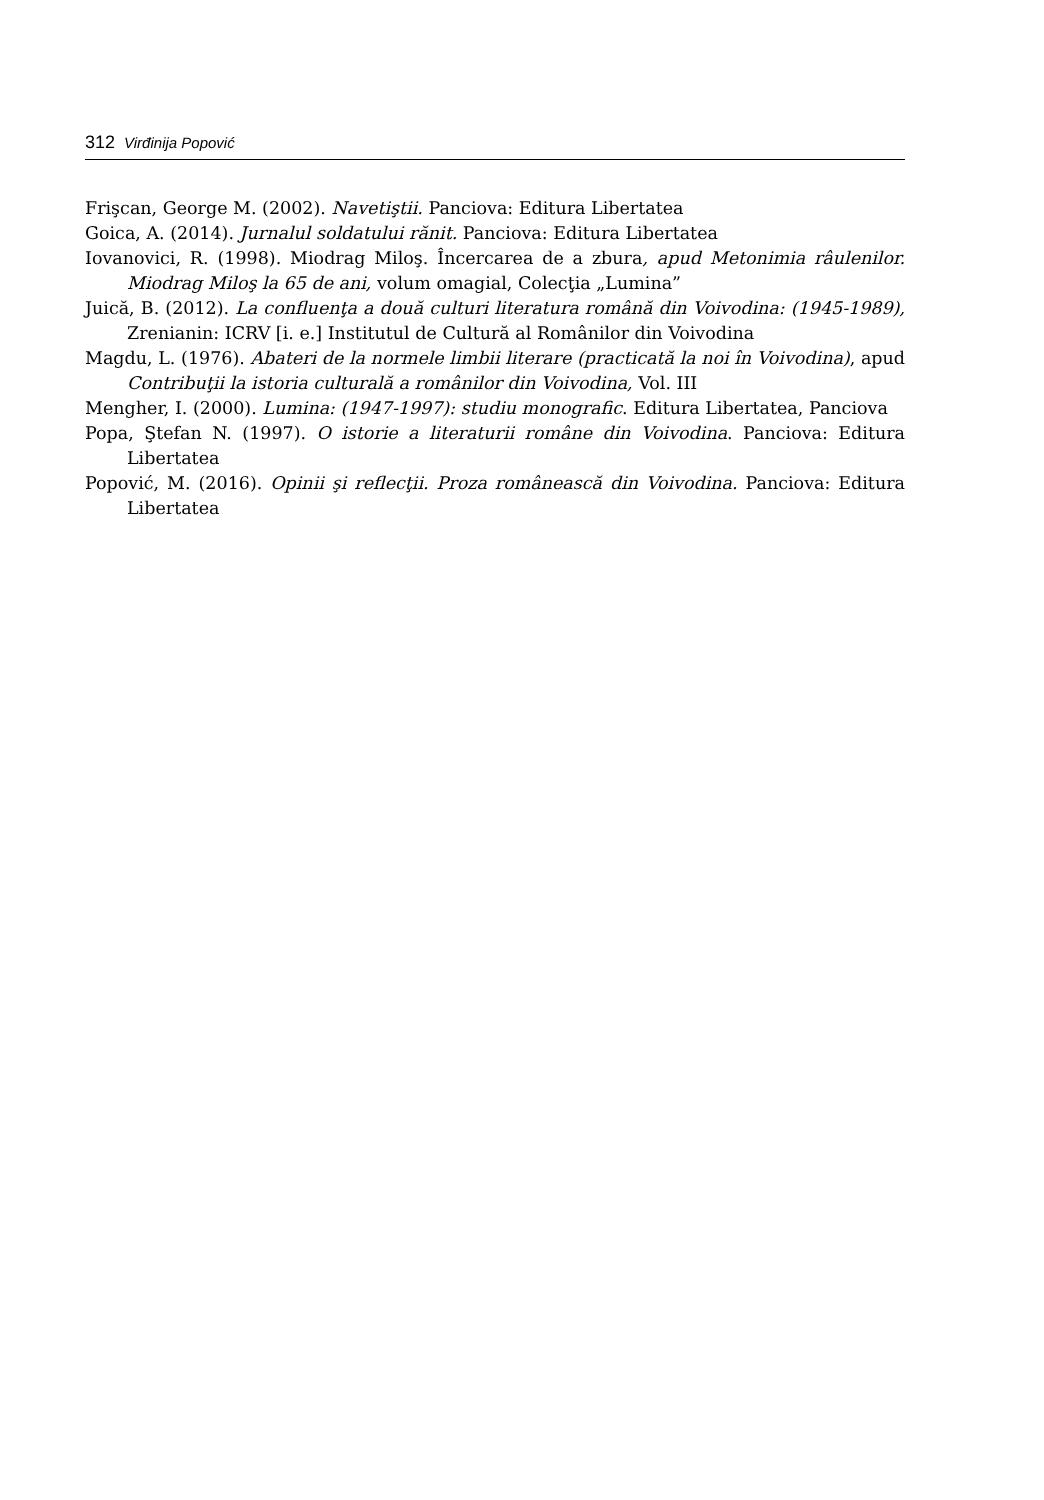312 Virđinija Popović
Frişcan, George M. (2002). Navetiştii. Panciova: Editura Libertatea
Goica, A. (2014). Jurnalul soldatului rănit. Panciova: Editura Libertatea
Iovanovici, R. (1998). Miodrag Miloş. Încercarea de a zbura, apud Metonimia râulenilor. Miodrag Miloş la 65 de ani, volum omagial, Colecţia „Lumina”
Juică, B. (2012). La confluenţa a două culturi literatura română din Voivodina: (1945-1989), Zrenianin: ICRV [i. e.] Institutul de Cultură al Românilor din Voivodina
Magdu, L. (1976). Abateri de la normele limbii literare (practicată la noi în Voivodina), apud Contribuţii la istoria culturală a românilor din Voivodina, Vol. III
Mengher, I. (2000). Lumina: (1947-1997): studiu monografic. Editura Libertatea, Panciova
Popa, Ştefan N. (1997). O istorie a literaturii române din Voivodina. Panciova: Editura Libertatea
Popović, M. (2016). Opinii şi reflecţii. Proza românească din Voivodina. Panciova: Editura Libertatea